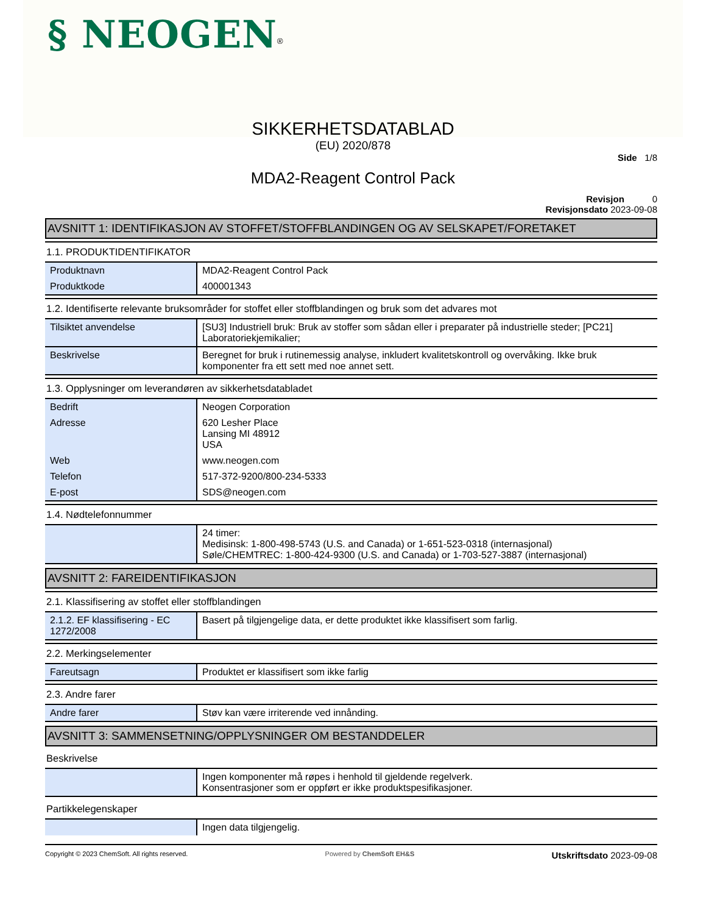§ NEOGEN<sup>®</sup>
SIKKERHETSDATABLAD
(EU) 2020/878
Side 1/8
MDA2-Reagent Control Pack
Revisjon 0
Revisjonsdato 2023-09-08
AVSNITT 1: IDENTIFIKASJON AV STOFFET/STOFFBLANDINGEN OG AV SELSKAPET/FORETAKET
1.1. PRODUKTIDENTIFIKATOR
| Produktnavn | MDA2-Reagent Control Pack |
| Produktkode | 400001343 |
1.2. Identifiserte relevante bruksområder for stoffet eller stoffblandingen og bruk som det advares mot
| Tilsiktet anvendelse | [SU3] Industriell bruk: Bruk av stoffer som sådan eller i preparater på industrielle steder; [PC21] Laboratoriekjemikalier; |
| Beskrivelse | Beregnet for bruk i rutinemessig analyse, inkludert kvalitetskontroll og overvåking. Ikke bruk komponenter fra ett sett med noe annet sett. |
1.3. Opplysninger om leverandøren av sikkerhetsdatabladet
| Bedrift | Neogen Corporation |
| Adresse | 620 Lesher Place Lansing MI 48912 USA |
| Web | www.neogen.com |
| Telefon | 517-372-9200/800-234-5333 |
| E-post | SDS@neogen.com |
1.4. Nødtelefonnummer
| | 24 timer: Medisinsk: 1-800-498-5743 (U.S. and Canada) or 1-651-523-0318 (internasjonal) Søle/CHEMTREC: 1-800-424-9300 (U.S. and Canada) or 1-703-527-3887 (internasjonal) |
AVSNITT 2: FAREIDENTIFIKASJON
2.1. Klassifisering av stoffet eller stoffblandingen
| 2.1.2. EF klassifisering - EC 1272/2008 | Basert på tilgjengelige data, er dette produktet ikke klassifisert som farlig. |
2.2. Merkingselementer
| Fareutsagn | Produktet er klassifisert som ikke farlig |
2.3. Andre farer
| Andre farer | Støv kan være irriterende ved innånding. |
AVSNITT 3: SAMMENSETNING/OPPLYSNINGER OM BESTANDDELER
Beskrivelse
| | Ingen komponenter må røpes i henhold til gjeldende regelverk. Konsentrasjoner som er oppført er ikke produktspesifikasjoner. |
Partikkelegenskaper
| | Ingen data tilgjengelig. |
Copyright © 2023 ChemSoft. All rights reserved. Powered by ChemSoft EH&S Utskriftsdato 2023-09-08